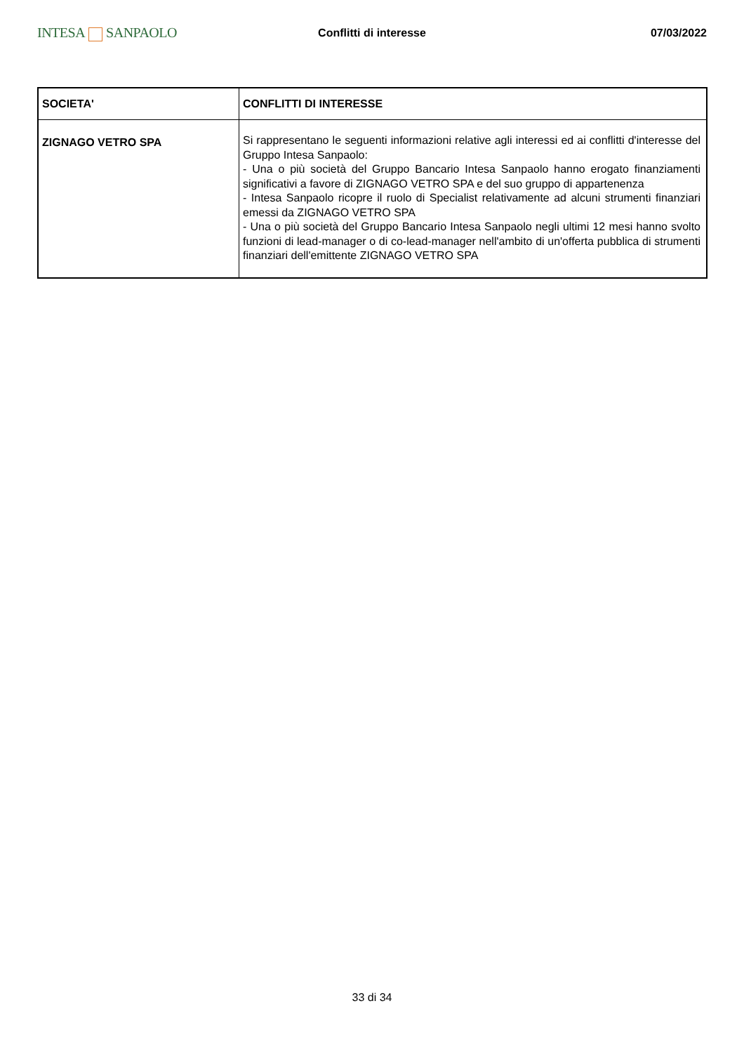INTESA SANPAOLO
Conflitti di interesse 07/03/2022
| SOCIETA' | CONFLITTI DI INTERESSE |
| --- | --- |
| ZIGNAGO VETRO SPA | Si rappresentano le seguenti informazioni relative agli interessi ed ai conflitti d'interesse del Gruppo Intesa Sanpaolo: - Una o più società del Gruppo Bancario Intesa Sanpaolo hanno erogato finanziamenti significativi a favore di ZIGNAGO VETRO SPA e del suo gruppo di appartenenza - Intesa Sanpaolo ricopre il ruolo di Specialist relativamente ad alcuni strumenti finanziari emessi da ZIGNAGO VETRO SPA - Una o più società del Gruppo Bancario Intesa Sanpaolo negli ultimi 12 mesi hanno svolto funzioni di lead-manager o di co-lead-manager nell'ambito di un'offerta pubblica di strumenti finanziari dell'emittente ZIGNAGO VETRO SPA |
33 di 34